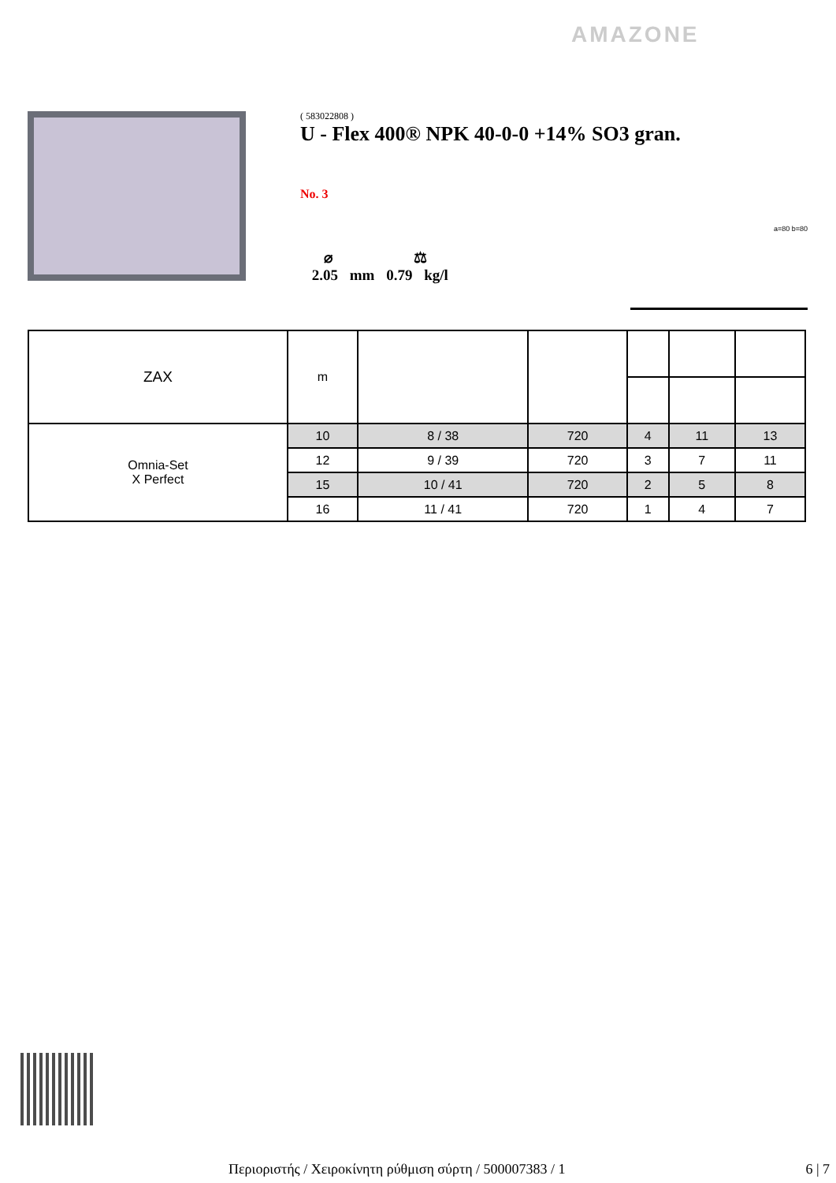AMAZONE
( 583022808 )
U - Flex 400® NPK 40-0-0 +14% SO3 gran.
No. 3
⌀ ⚖
2.05 mm 0.79 kg/l
a=80 b=80
| ZAX | m | | | | | |
| --- | --- | --- | --- | --- | --- | --- |
| Omnia-Set X Perfect | 10 | 8 / 38 | 720 | 4 | 11 | 13 |
| | 12 | 9 / 39 | 720 | 3 | 7 | 11 |
| | 15 | 10 / 41 | 720 | 2 | 5 | 8 |
| | 16 | 11 / 41 | 720 | 1 | 4 | 7 |
Περιοριστής / Χειροκίνητη ρύθμιση σύρτη / 500007383 / 1 6 | 7